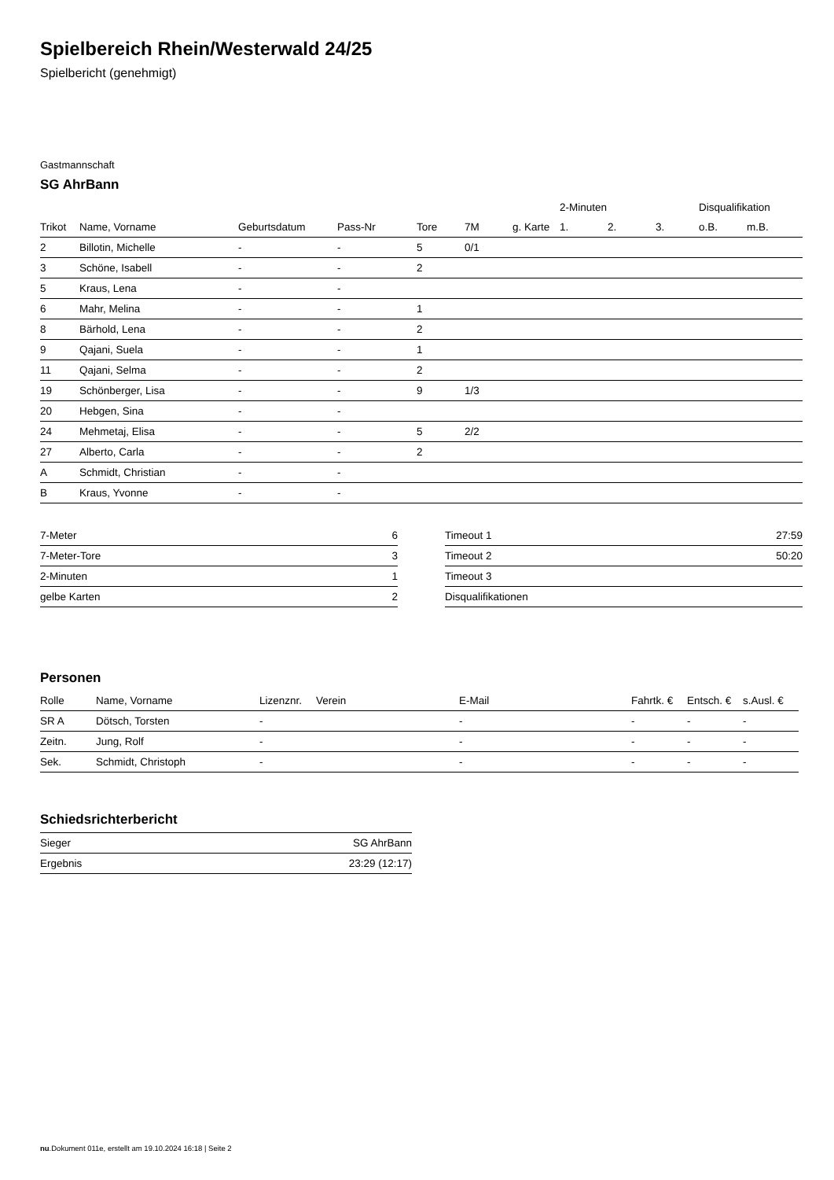Spielbereich Rhein/Westerwald 24/25
Spielbericht (genehmigt)
Gastmannschaft
SG AhrBann
| | | | | | | | 2-Minuten | | | Disqualifikation | |
| --- | --- | --- | --- | --- | --- | --- | --- | --- | --- | --- | --- |
| Trikot | Name, Vorname | Geburtsdatum | Pass-Nr | Tore | 7M | g. Karte | 1. | 2. | 3. | o.B. | m.B. |
| 2 | Billotin, Michelle | - | - | 5 | 0/1 | | | | | | |
| 3 | Schöne, Isabell | - | - | 2 | | | | | | | |
| 5 | Kraus, Lena | - | - | | | | | | | | |
| 6 | Mahr, Melina | - | - | 1 | | | | | | | |
| 8 | Bärhold, Lena | - | - | 2 | | | | | | | |
| 9 | Qajani, Suela | - | - | 1 | | | | | | | |
| 11 | Qajani, Selma | - | - | 2 | | | | | | | |
| 19 | Schönberger, Lisa | - | - | 9 | 1/3 | | | | | | |
| 20 | Hebgen, Sina | - | - | | | | | | | | |
| 24 | Mehmetaj, Elisa | - | - | 5 | 2/2 | | | | | | |
| 27 | Alberto, Carla | - | - | 2 | | | | | | | |
| A | Schmidt, Christian | - | - | | | | | | | | |
| B | Kraus, Yvonne | - | - | | | | | | | | |
| 7-Meter | 6 |
| 7-Meter-Tore | 3 |
| 2-Minuten | 1 |
| gelbe Karten | 2 |
| Timeout 1 | 27:59 |
| Timeout 2 | 50:20 |
| Timeout 3 | |
| Disqualifikationen | |
Personen
| Rolle | Name, Vorname | Lizenznr. | Verein | E-Mail | Fahrtk. € | Entsch. € | s.Ausl. € |
| --- | --- | --- | --- | --- | --- | --- | --- |
| SR A | Dötsch, Torsten | - | | - | - | - | - |
| Zeitn. | Jung, Rolf | - | | - | - | - | - |
| Sek. | Schmidt, Christoph | - | | - | - | - | - |
Schiedsrichterbericht
| Sieger | SG AhrBann |
| Ergebnis | 23:29 (12:17) |
nu.Dokument 011e, erstellt am 19.10.2024 16:18 | Seite 2